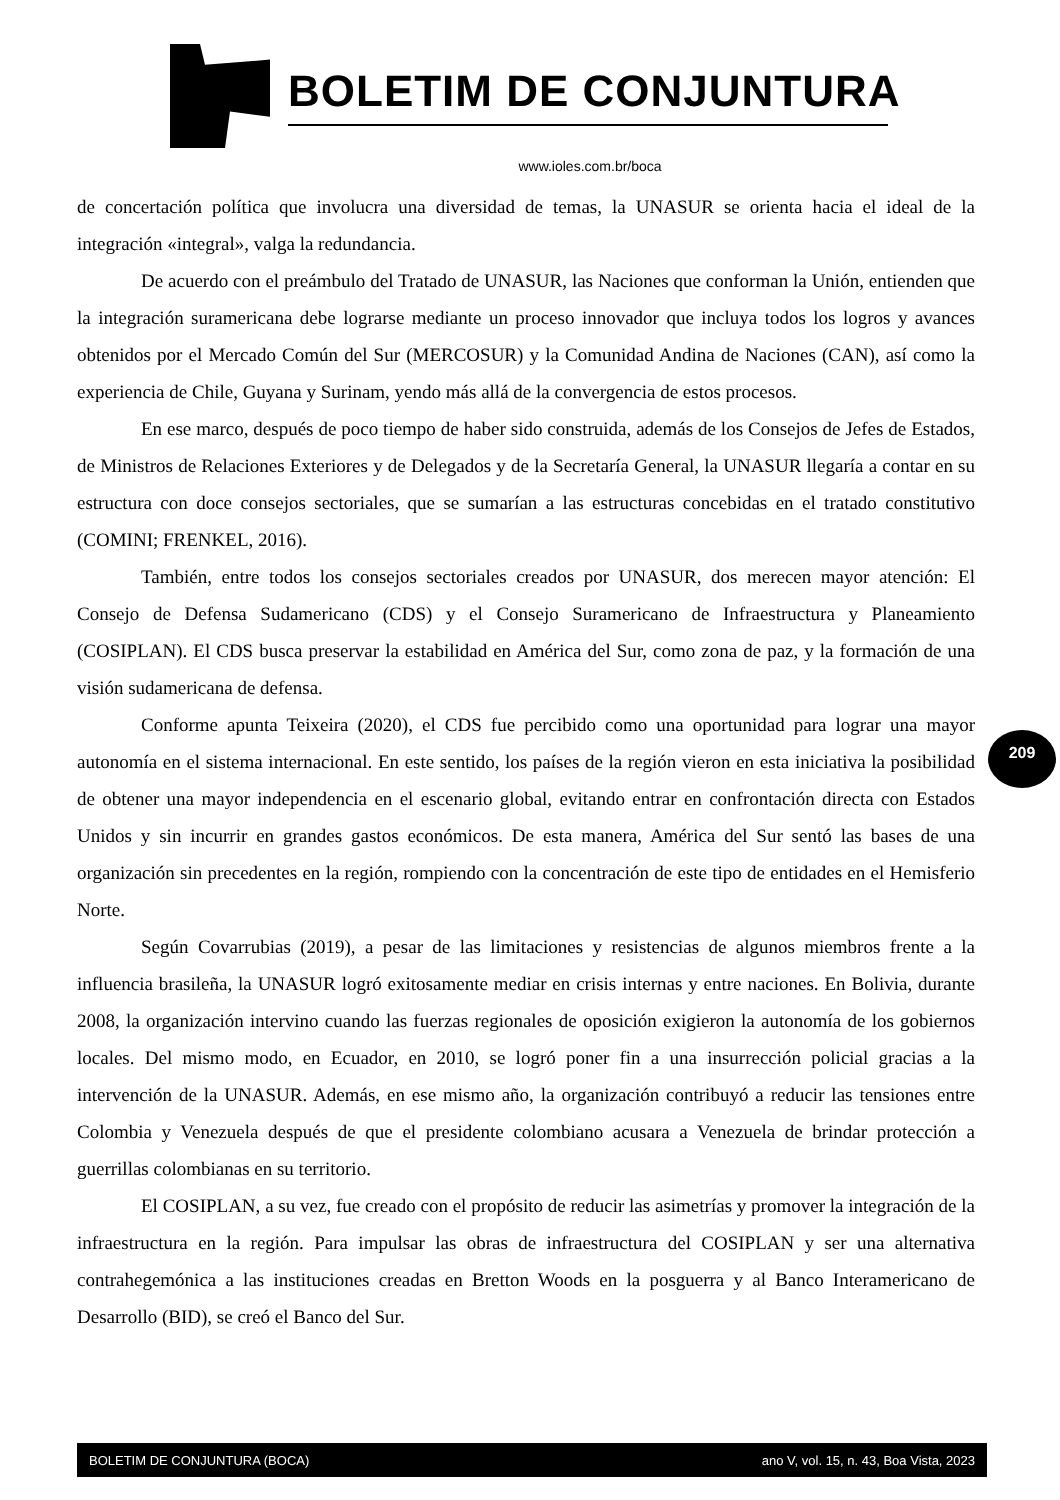BOLETIM DE CONJUNTURA
www.ioles.com.br/boca
de concertación política que involucra una diversidad de temas, la UNASUR se orienta hacia el ideal de la integración «integral», valga la redundancia.
De acuerdo con el preámbulo del Tratado de UNASUR, las Naciones que conforman la Unión, entienden que la integración suramericana debe lograrse mediante un proceso innovador que incluya todos los logros y avances obtenidos por el Mercado Común del Sur (MERCOSUR) y la Comunidad Andina de Naciones (CAN), así como la experiencia de Chile, Guyana y Surinam, yendo más allá de la convergencia de estos procesos.
En ese marco, después de poco tiempo de haber sido construida, además de los Consejos de Jefes de Estados, de Ministros de Relaciones Exteriores y de Delegados y de la Secretaría General, la UNASUR llegaría a contar en su estructura con doce consejos sectoriales, que se sumarían a las estructuras concebidas en el tratado constitutivo (COMINI; FRENKEL, 2016).
También, entre todos los consejos sectoriales creados por UNASUR, dos merecen mayor atención: El Consejo de Defensa Sudamericano (CDS) y el Consejo Suramericano de Infraestructura y Planeamiento (COSIPLAN). El CDS busca preservar la estabilidad en América del Sur, como zona de paz, y la formación de una visión sudamericana de defensa.
Conforme apunta Teixeira (2020), el CDS fue percibido como una oportunidad para lograr una mayor autonomía en el sistema internacional. En este sentido, los países de la región vieron en esta iniciativa la posibilidad de obtener una mayor independencia en el escenario global, evitando entrar en confrontación directa con Estados Unidos y sin incurrir en grandes gastos económicos. De esta manera, América del Sur sentó las bases de una organización sin precedentes en la región, rompiendo con la concentración de este tipo de entidades en el Hemisferio Norte.
Según Covarrubias (2019), a pesar de las limitaciones y resistencias de algunos miembros frente a la influencia brasileña, la UNASUR logró exitosamente mediar en crisis internas y entre naciones. En Bolivia, durante 2008, la organización intervino cuando las fuerzas regionales de oposición exigieron la autonomía de los gobiernos locales. Del mismo modo, en Ecuador, en 2010, se logró poner fin a una insurrección policial gracias a la intervención de la UNASUR. Además, en ese mismo año, la organización contribuyó a reducir las tensiones entre Colombia y Venezuela después de que el presidente colombiano acusara a Venezuela de brindar protección a guerrillas colombianas en su territorio.
El COSIPLAN, a su vez, fue creado con el propósito de reducir las asimetrías y promover la integración de la infraestructura en la región. Para impulsar las obras de infraestructura del COSIPLAN y ser una alternativa contrahegemónica a las instituciones creadas en Bretton Woods en la posguerra y al Banco Interamericano de Desarrollo (BID), se creó el Banco del Sur.
209
BOLETIM DE CONJUNTURA (BOCA) ano V, vol. 15, n. 43, Boa Vista, 2023